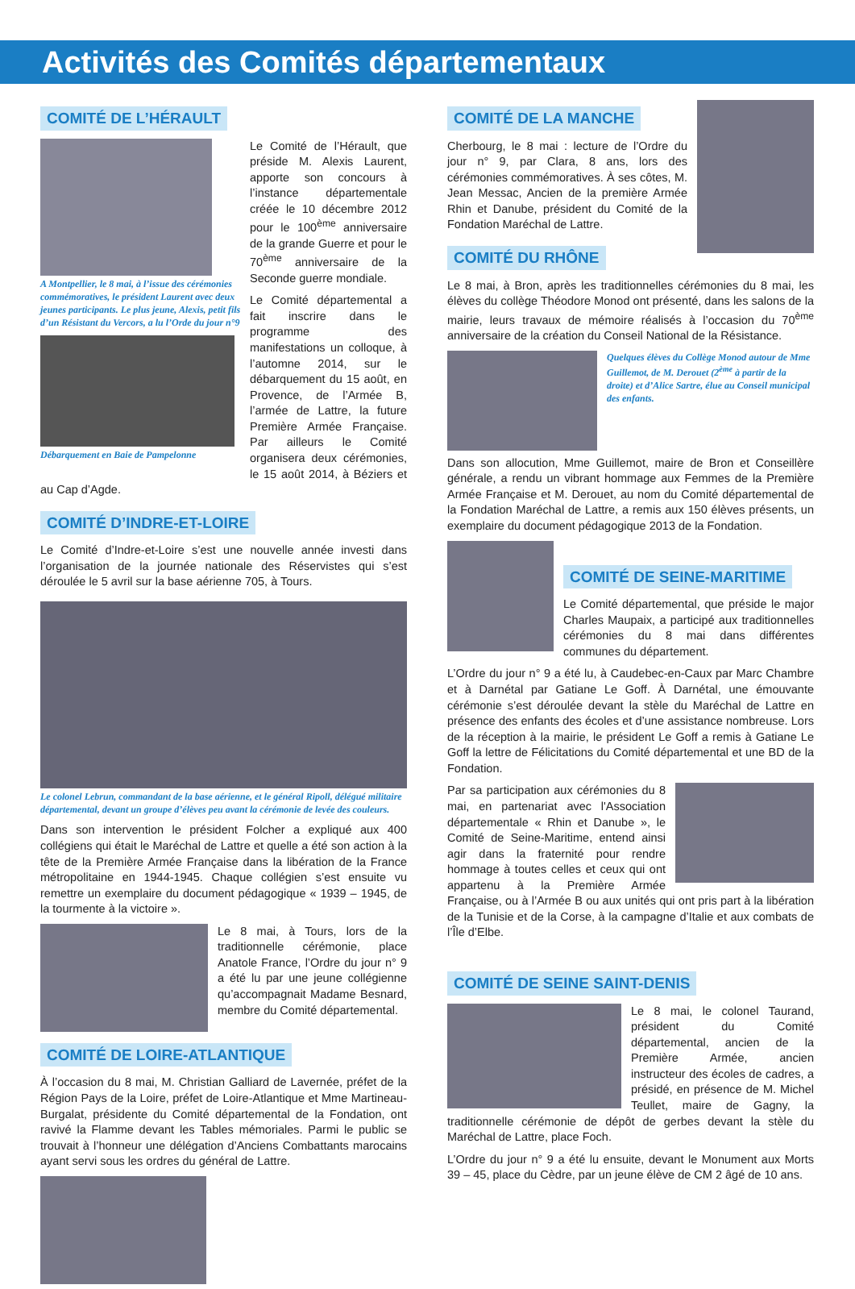Activités des Comités départementaux
COMITÉ DE L’HÉRAULT
A Montpellier, le 8 mai, à l’issue des cérémonies commémoratives, le président Laurent avec deux jeunes participants. Le plus jeune, Alexis, petit fils d’un Résistant du Vercors, a lu l’Orde du jour n°9
Débarquement en Baie de Pampelonne
Le Comité de l’Hérault, que préside M. Alexis Laurent, apporte son concours à l’instance départementale créée le 10 décembre 2012 pour le 100<sup>ème</sup> anniversaire de la grande Guerre et pour le 70<sup>ème</sup> anniversaire de la Seconde guerre mondiale.
Le Comité départemental a fait inscrire dans le programme des manifestations un colloque, à l’automne 2014, sur le débarquement du 15 août, en Provence, de l’Armée B, l’armée de Lattre, la future Première Armée Française. Par ailleurs le Comité organisera deux cérémonies, le 15 août 2014, à Béziers et au Cap d’Agde.
COMITÉ D’INDRE-ET-LOIRE
Le Comité d’Indre-et-Loire s’est une nouvelle année investi dans l’organisation de la journée nationale des Réservistes qui s’est déroulée le 5 avril sur la base aérienne 705, à Tours.
Le colonel Lebrun, commandant de la base aérienne, et le général Ripoll, délégué militaire départemental, devant un groupe d’élèves peu avant la cérémonie de levée des couleurs.
Dans son intervention le président Folcher a expliqué aux 400 collégiens qui était le Maréchal de Lattre et quelle a été son action à la tête de la Première Armée Française dans la libération de la France métropolitaine en 1944-1945. Chaque collégien s’est ensuite vu remettre un exemplaire du document pédagogique « 1939 – 1945, de la tourmente à la victoire ».
Le 8 mai, à Tours, lors de la traditionnelle cérémonie, place Anatole France, l’Ordre du jour n° 9 a été lu par une jeune collégienne qu’accompagnait Madame Besnard, membre du Comité départemental.
COMITÉ DE LOIRE-ATLANTIQUE
À l’occasion du 8 mai, M. Christian Galliard de Lavernée, préfet de la Région Pays de la Loire, préfet de Loire-Atlantique et Mme Martineau-Burgalat, présidente du Comité départemental de la Fondation, ont ravivé la Flamme devant les Tables mémoriales. Parmi le public se trouvait à l’honneur une délégation d’Anciens Combattants marocains ayant servi sous les ordres du général de Lattre.
COMITÉ DE LA MANCHE
Cherbourg, le 8 mai : lecture de l’Ordre du jour n° 9, par Clara, 8 ans, lors des cérémonies commémoratives. À ses côtes, M. Jean Messac, Ancien de la première Armée Rhin et Danube, président du Comité de la Fondation Maréchal de Lattre.
COMITÉ DU RHÔNE
Le 8 mai, à Bron, après les traditionnelles cérémonies du 8 mai, les élèves du collège Théodore Monod ont présenté, dans les salons de la mairie, leurs travaux de mémoire réalisés à l’occasion du 70<sup>ème</sup> anniversaire de la création du Conseil National de la Résistance.
Quelques élèves du Collège Monod autour de Mme Guillemot, de M. Derouet (2<sup>ème</sup> à partir de la droite) et d’Alice Sartre, élue au Conseil municipal des enfants.
Dans son allocution, Mme Guillemot, maire de Bron et Conseillère générale, a rendu un vibrant hommage aux Femmes de la Première Armée Française et M. Derouet, au nom du Comité départemental de la Fondation Maréchal de Lattre, a remis aux 150 élèves présents, un exemplaire du document pédagogique 2013 de la Fondation.
COMITÉ DE SEINE-MARITIME
Le Comité départemental, que préside le major Charles Maupaix, a participé aux traditionnelles cérémonies du 8 mai dans différentes communes du département.
L’Ordre du jour n° 9 a été lu, à Caudebec-en-Caux par Marc Chambre et à Darnétal par Gatiane Le Goff. À Darnétal, une émouvante cérémonie s’est déroulée devant la stèle du Maréchal de Lattre en présence des enfants des écoles et d’une assistance nombreuse. Lors de la réception à la mairie, le président Le Goff a remis à Gatiane Le Goff la lettre de Félicitations du Comité départemental et une BD de la Fondation.
Par sa participation aux cérémonies du 8 mai, en partenariat avec l'Association départementale « Rhin et Danube », le Comité de Seine-Maritime, entend ainsi agir dans la fraternité pour rendre hommage à toutes celles et ceux qui ont appartenu à la Première Armée Française, ou à l’Armée B ou aux unités qui ont pris part à la libération de la Tunisie et de la Corse, à la campagne d’Italie et aux combats de l’Île d’Elbe.
COMITÉ DE SEINE SAINT-DENIS
Le 8 mai, le colonel Taurand, président du Comité départemental, ancien de la Première Armée, ancien instructeur des écoles de cadres, a présidé, en présence de M. Michel Teullet, maire de Gagny, la traditionnelle cérémonie de dépôt de gerbes devant la stèle du Maréchal de Lattre, place Foch.
L’Ordre du jour n° 9 a été lu ensuite, devant le Monument aux Morts 39 – 45, place du Cèdre, par un jeune élève de CM 2 âgé de 10 ans.